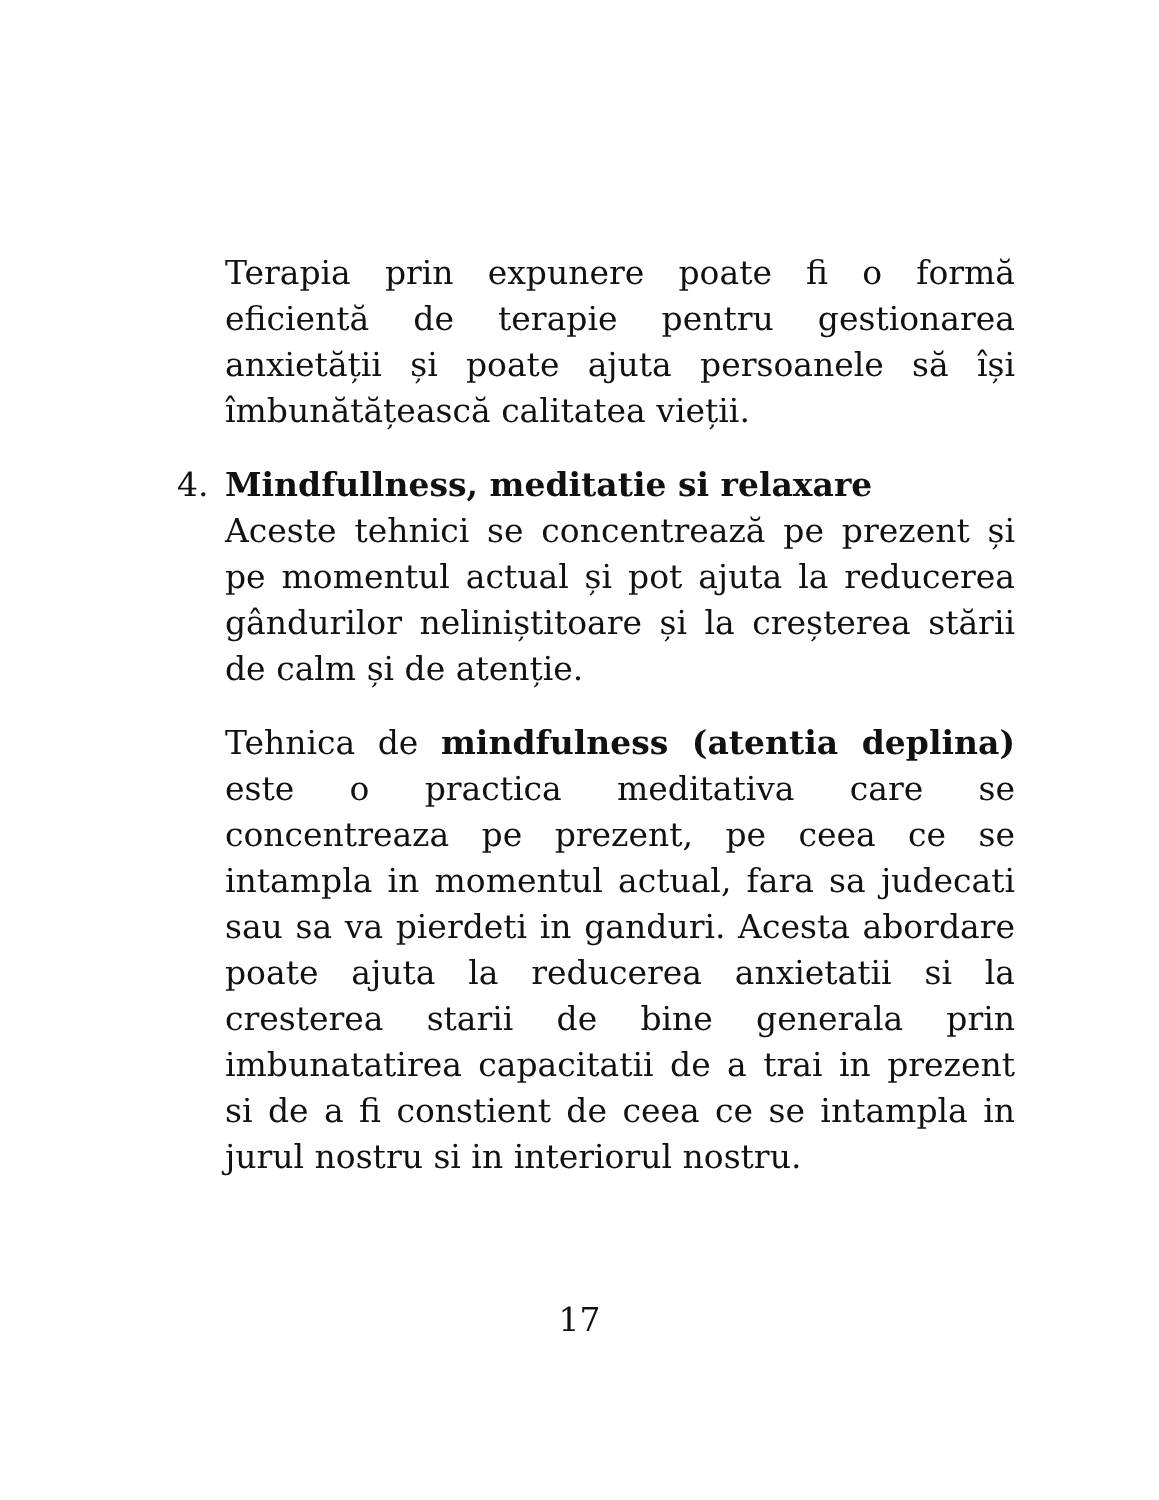Terapia prin expunere poate fi o formă eficientă de terapie pentru gestionarea anxietății și poate ajuta persoanele să își îmbunătățească calitatea vieții.
4.
Mindfullness, meditatie si relaxare
Aceste tehnici se concentrează pe prezent și pe momentul actual și pot ajuta la reducerea gândurilor neliniștitoare și la creșterea stării de calm și de atenție.
Tehnica de mindfulness (atentia deplina) este o practica meditativa care se concentreaza pe prezent, pe ceea ce se intampla in momentul actual, fara sa judecati sau sa va pierdeti in ganduri. Acesta abordare poate ajuta la reducerea anxietatii si la cresterea starii de bine generala prin imbunatatirea capacitatii de a trai in prezent si de a fi constient de ceea ce se intampla in jurul nostru si in interiorul nostru.
17